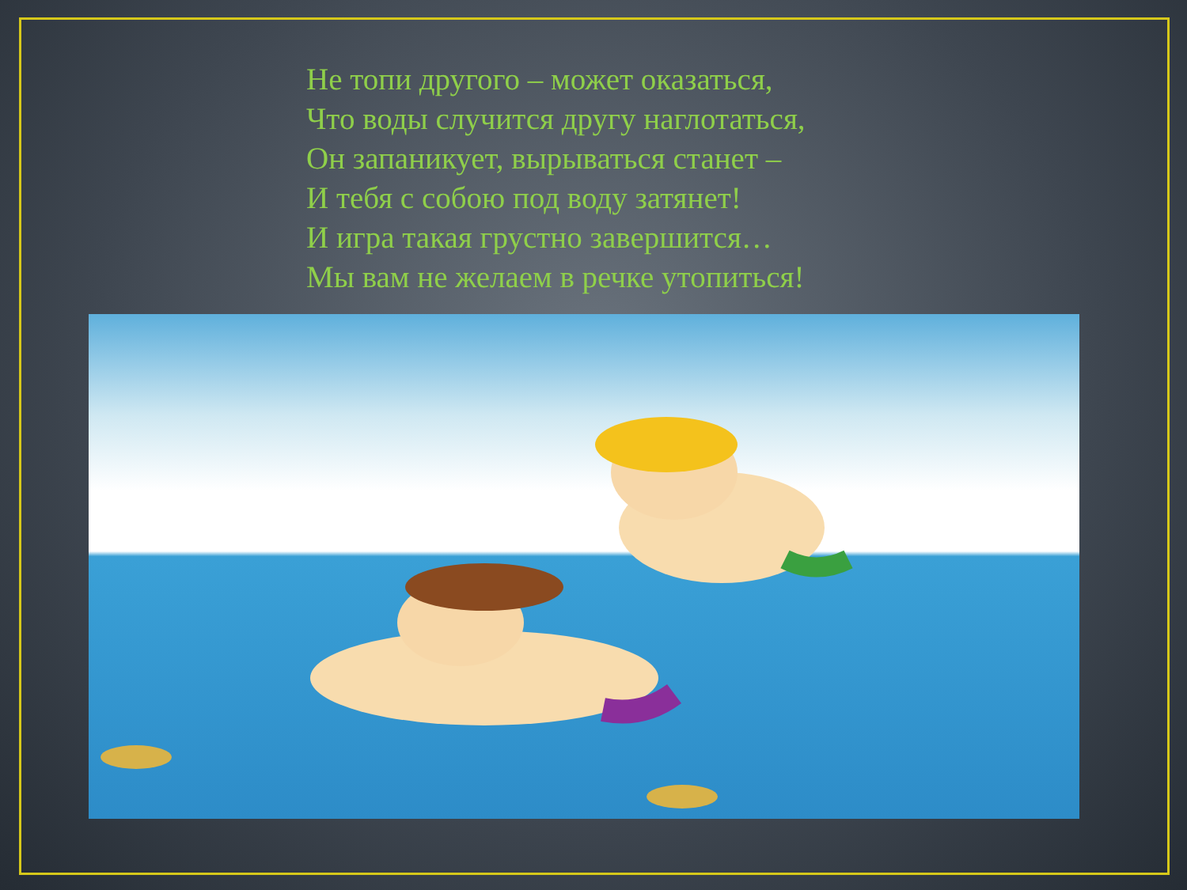Не топи другого – может оказаться,
Что воды случится другу наглотаться,
Он запаникует, вырываться станет –
И тебя с собою под воду затянет!
И игра такая грустно завершится…
Мы вам не желаем в речке утопиться!